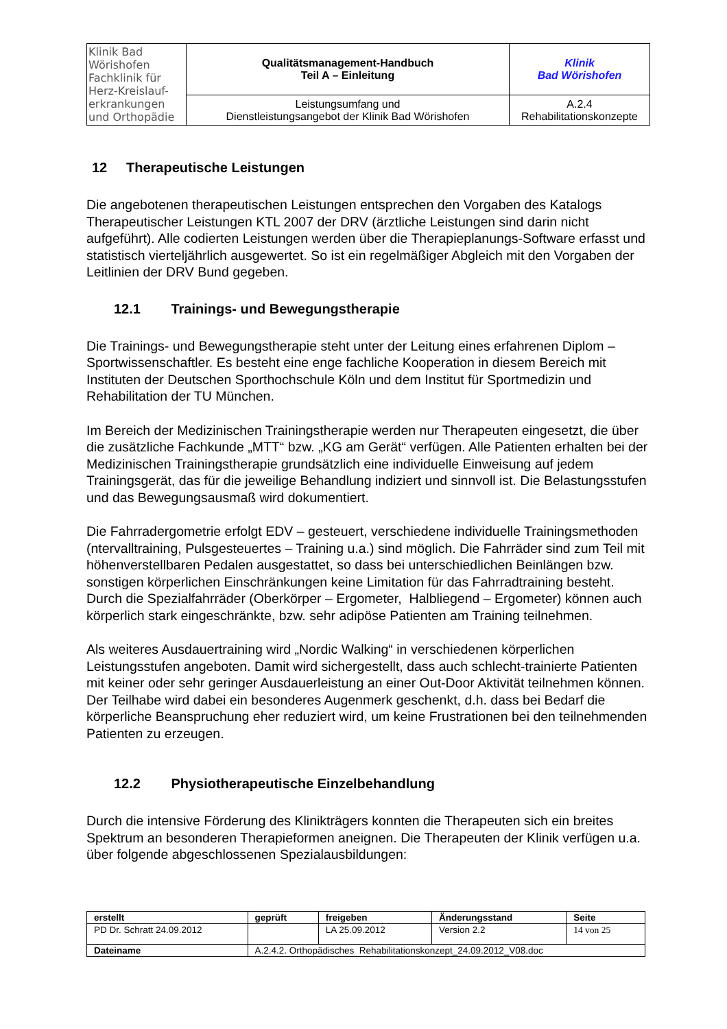| Klinik Bad Wörishofen Fachklinik für Herz-Kreislauf- erkrankungen und Orthopädie | Qualitätsmanagement-Handbuch Teil A – Einleitung | Klinik Bad Wörishofen |
| | Leistungsumfang und Dienstleistungsangebot der Klinik Bad Wörishofen | A.2.4 Rehabilitationskonzepte |
12 Therapeutische Leistungen
Die angebotenen therapeutischen Leistungen entsprechen den Vorgaben des Katalogs Therapeutischer Leistungen KTL 2007 der DRV (ärztliche Leistungen sind darin nicht aufgeführt). Alle codierten Leistungen werden über die Therapieplanungs-Software erfasst und statistisch vierteljährlich ausgewertet. So ist ein regelmäßiger Abgleich mit den Vorgaben der Leitlinien der DRV Bund gegeben.
12.1 Trainings- und Bewegungstherapie
Die Trainings- und Bewegungstherapie steht unter der Leitung eines erfahrenen Diplom – Sportwissenschaftler. Es besteht eine enge fachliche Kooperation in diesem Bereich mit Instituten der Deutschen Sporthochschule Köln und dem Institut für Sportmedizin und Rehabilitation der TU München.
Im Bereich der Medizinischen Trainingstherapie werden nur Therapeuten eingesetzt, die über die zusätzliche Fachkunde „MTT“ bzw. „KG am Gerät“ verfügen. Alle Patienten erhalten bei der Medizinischen Trainingstherapie grundsätzlich eine individuelle Einweisung auf jedem Trainingsgerät, das für die jeweilige Behandlung indiziert und sinnvoll ist. Die Belastungsstufen und das Bewegungsausmaß wird dokumentiert.
Die Fahrradergometrie erfolgt EDV – gesteuert, verschiedene individuelle Trainingsmethoden (ntervalltraining, Pulsgesteuertes – Training u.a.) sind möglich. Die Fahrräder sind zum Teil mit höhenverstellbaren Pedalen ausgestattet, so dass bei unterschiedlichen Beinlängen bzw. sonstigen körperlichen Einschränkungen keine Limitation für das Fahrradtraining besteht. Durch die Spezialfahrräder (Oberkörper – Ergometer, Halbliegend – Ergometer) können auch körperlich stark eingeschränkte, bzw. sehr adipöse Patienten am Training teilnehmen.
Als weiteres Ausdauertraining wird „Nordic Walking“ in verschiedenen körperlichen Leistungsstufen angeboten. Damit wird sichergestellt, dass auch schlecht-trainierte Patienten mit keiner oder sehr geringer Ausdauerleistung an einer Out-Door Aktivität teilnehmen können. Der Teilhabe wird dabei ein besonderes Augenmerk geschenkt, d.h. dass bei Bedarf die körperliche Beanspruchung eher reduziert wird, um keine Frustrationen bei den teilnehmenden Patienten zu erzeugen.
12.2 Physiotherapeutische Einzelbehandlung
Durch die intensive Förderung des Klinikträgers konnten die Therapeuten sich ein breites Spektrum an besonderen Therapieformen aneignen. Die Therapeuten der Klinik verfügen u.a. über folgende abgeschlossenen Spezialausbildungen:
| erstellt | geprüft | freigeben | Änderungsstand | Seite |
| --- | --- | --- | --- | --- |
| PD Dr. Schratt 24.09.2012 | | LA 25.09.2012 | Version 2.2 | 14 von 25 |
| Dateiname | A.2.4.2. Orthopädisches Rehabilitationskonzept_24.09.2012_V08.doc | | | |